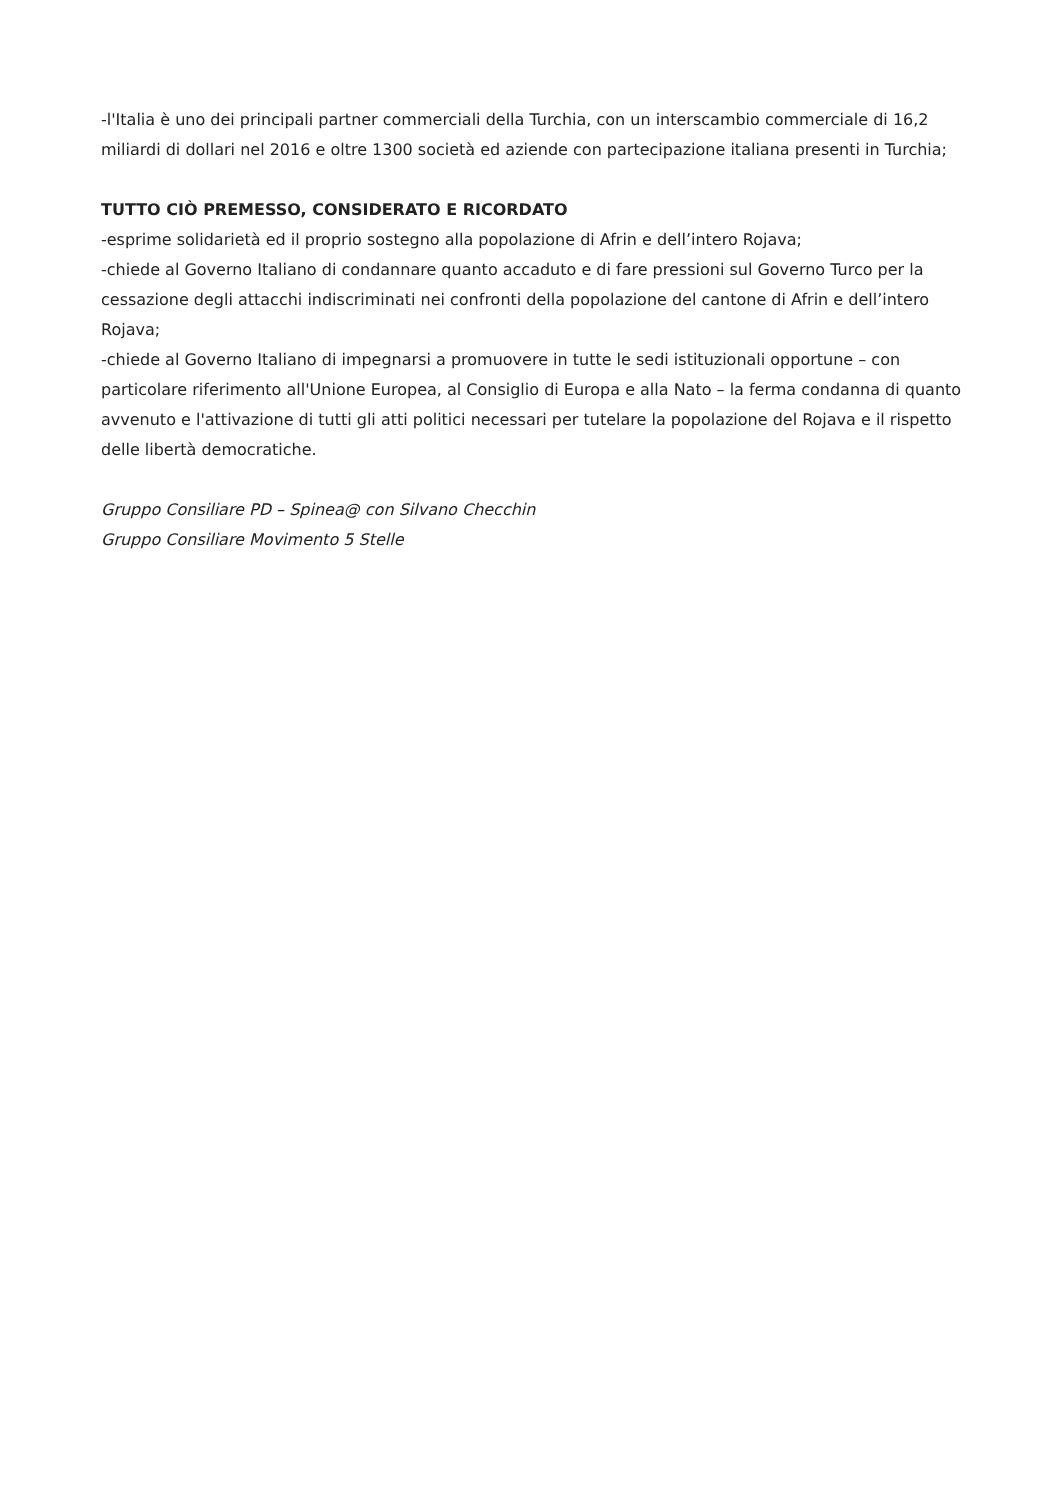-l'Italia è uno dei principali partner commerciali della Turchia, con un interscambio commerciale di 16,2 miliardi di dollari nel 2016 e oltre 1300 società ed aziende con partecipazione italiana presenti in Turchia;
TUTTO CIÒ PREMESSO, CONSIDERATO E RICORDATO
-esprime solidarietà ed il proprio sostegno alla popolazione di Afrin e dell’intero Rojava;
-chiede al Governo Italiano di condannare quanto accaduto e di fare pressioni sul Governo Turco per la cessazione degli attacchi indiscriminati nei confronti della popolazione del cantone di Afrin e dell’intero Rojava;
-chiede al Governo Italiano di impegnarsi a promuovere in tutte le sedi istituzionali opportune – con particolare riferimento all'Unione Europea, al Consiglio di Europa e alla Nato – la ferma condanna di quanto avvenuto e l'attivazione di tutti gli atti politici necessari per tutelare la popolazione del Rojava e il rispetto delle libertà democratiche.
Gruppo Consiliare PD – Spinea@ con Silvano Checchin
Gruppo Consiliare Movimento 5 Stelle